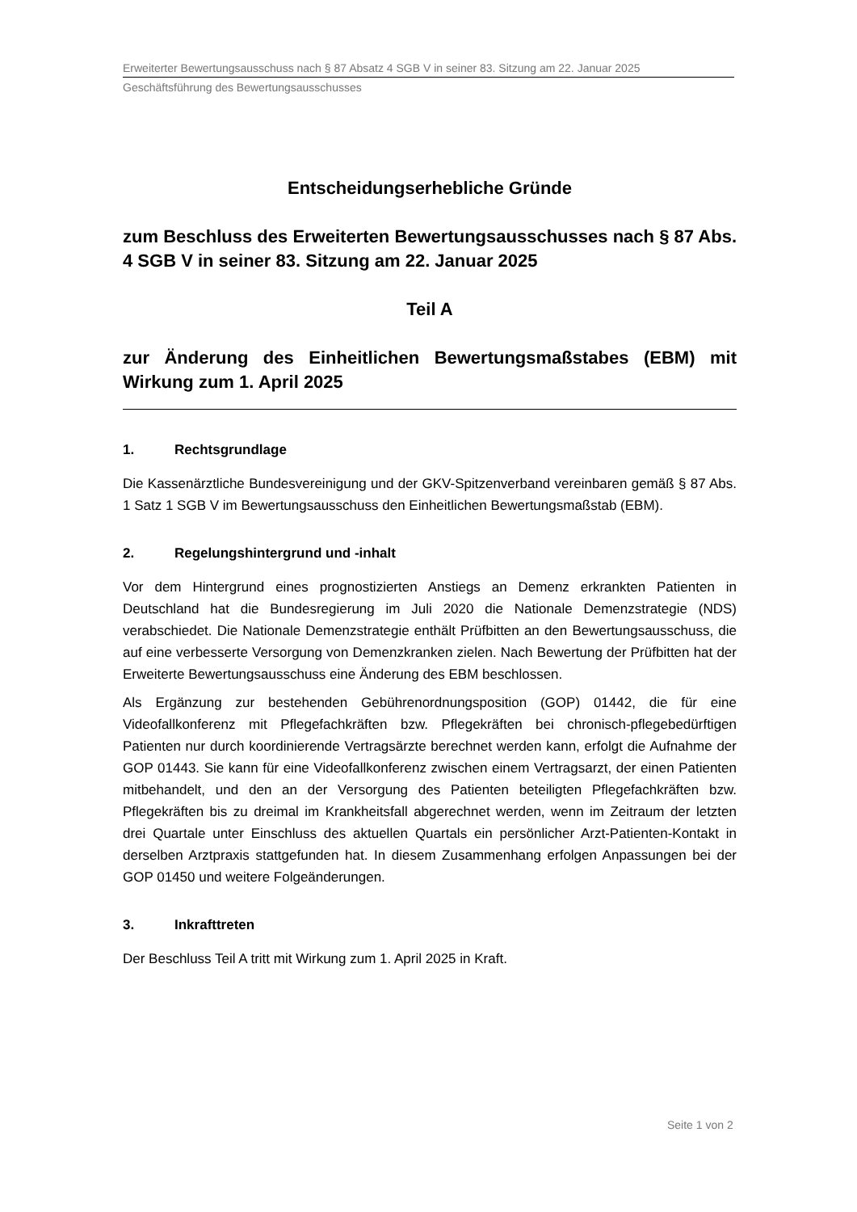Erweiterter Bewertungsausschuss nach § 87 Absatz 4 SGB V in seiner 83. Sitzung am 22. Januar 2025
Geschäftsführung des Bewertungsausschusses
Entscheidungserhebliche Gründe
zum Beschluss des Erweiterten Bewertungsausschusses nach § 87 Abs. 4 SGB V in seiner 83. Sitzung am 22. Januar 2025
Teil A
zur Änderung des Einheitlichen Bewertungsmaßstabes (EBM) mit Wirkung zum 1. April 2025
1. Rechtsgrundlage
Die Kassenärztliche Bundesvereinigung und der GKV-Spitzenverband vereinbaren gemäß § 87 Abs. 1 Satz 1 SGB V im Bewertungsausschuss den Einheitlichen Bewertungsmaßstab (EBM).
2. Regelungshintergrund und -inhalt
Vor dem Hintergrund eines prognostizierten Anstiegs an Demenz erkrankten Patienten in Deutschland hat die Bundesregierung im Juli 2020 die Nationale Demenzstrategie (NDS) verabschiedet. Die Nationale Demenzstrategie enthält Prüfbitten an den Bewertungsausschuss, die auf eine verbesserte Versorgung von Demenzkranken zielen. Nach Bewertung der Prüfbitten hat der Erweiterte Bewertungsausschuss eine Änderung des EBM beschlossen.
Als Ergänzung zur bestehenden Gebührenordnungsposition (GOP) 01442, die für eine Videofallkonferenz mit Pflegefachkräften bzw. Pflegekräften bei chronisch-pflegebedürftigen Patienten nur durch koordinierende Vertragsärzte berechnet werden kann, erfolgt die Aufnahme der GOP 01443. Sie kann für eine Videofallkonferenz zwischen einem Vertragsarzt, der einen Patienten mitbehandelt, und den an der Versorgung des Patienten beteiligten Pflegefachkräften bzw. Pflegekräften bis zu dreimal im Krankheitsfall abgerechnet werden, wenn im Zeitraum der letzten drei Quartale unter Einschluss des aktuellen Quartals ein persönlicher Arzt-Patienten-Kontakt in derselben Arztpraxis stattgefunden hat. In diesem Zusammenhang erfolgen Anpassungen bei der GOP 01450 und weitere Folgeänderungen.
3. Inkrafttreten
Der Beschluss Teil A tritt mit Wirkung zum 1. April 2025 in Kraft.
Seite 1 von 2